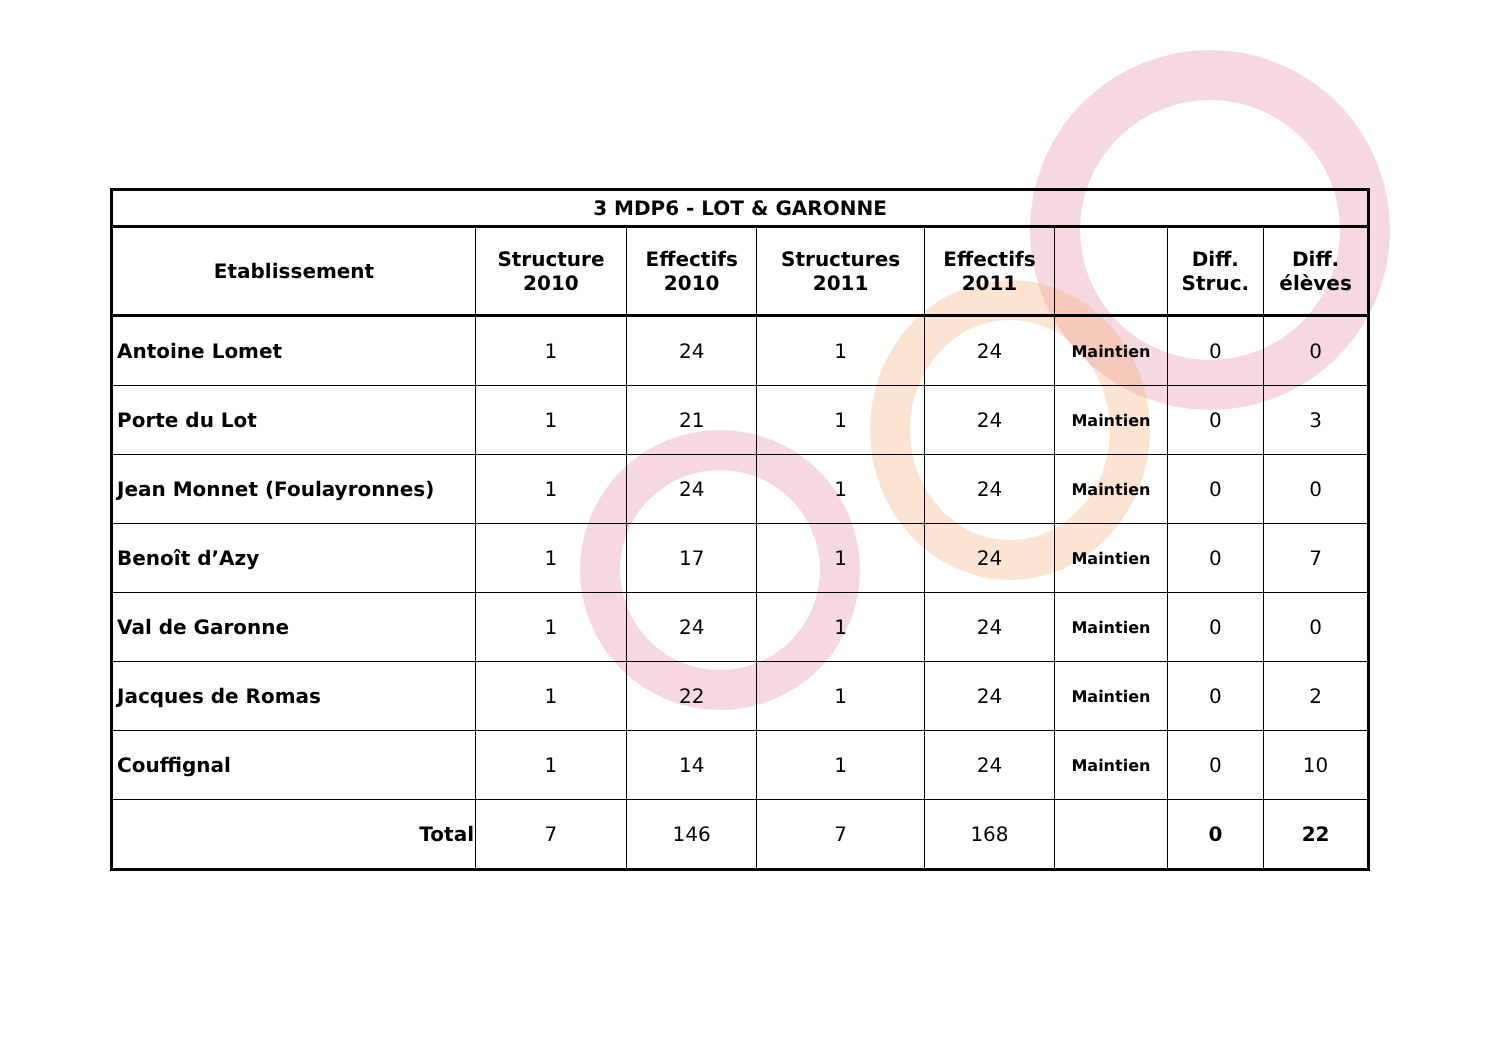| 3 MDP6 - LOT & GARONNE | | | | | | | |
| --- | --- | --- | --- | --- | --- | --- | --- |
| Etablissement | Structure 2010 | Effectifs 2010 | Structures 2011 | Effectifs 2011 | | Diff. Struc. | Diff. élèves |
| Antoine Lomet | 1 | 24 | 1 | 24 | Maintien | 0 | 0 |
| Porte du Lot | 1 | 21 | 1 | 24 | Maintien | 0 | 3 |
| Jean Monnet (Foulayronnes) | 1 | 24 | 1 | 24 | Maintien | 0 | 0 |
| Benoît d’Azy | 1 | 17 | 1 | 24 | Maintien | 0 | 7 |
| Val de Garonne | 1 | 24 | 1 | 24 | Maintien | 0 | 0 |
| Jacques de Romas | 1 | 22 | 1 | 24 | Maintien | 0 | 2 |
| Couffignal | 1 | 14 | 1 | 24 | Maintien | 0 | 10 |
| Total | 7 | 146 | 7 | 168 | | 0 | 22 |